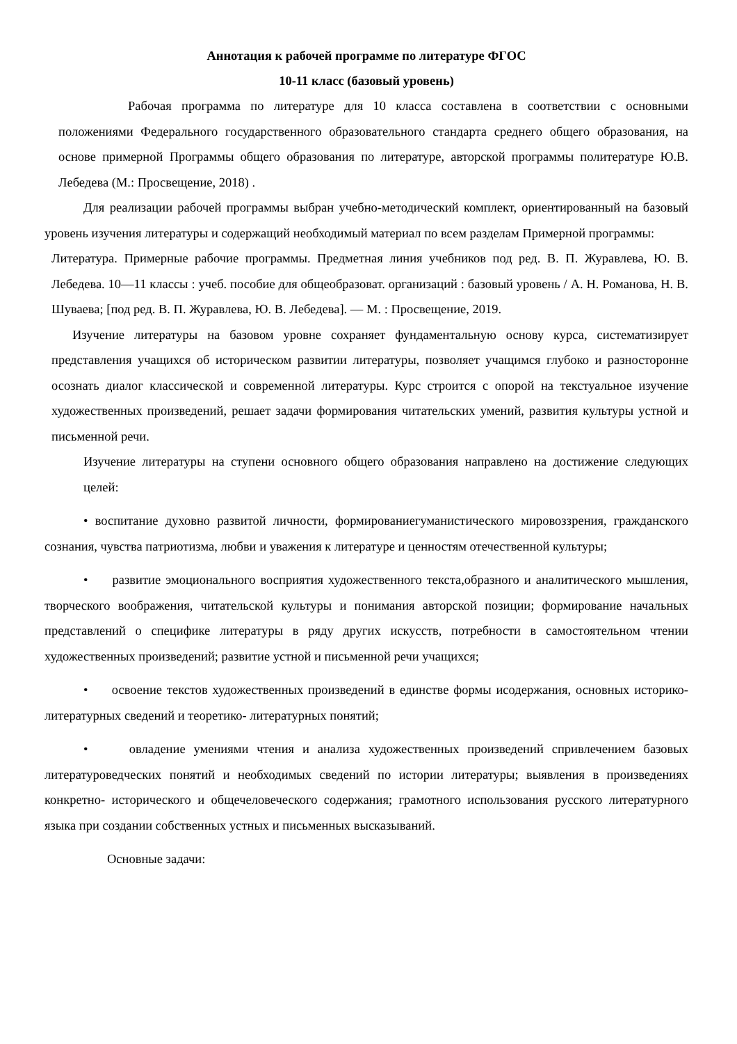Аннотация к рабочей программе по литературе ФГОС
10-11 класс (базовый уровень)
Рабочая программа по литературе для 10 класса составлена в соответствии с основными положениями Федерального государственного образовательного стандарта среднего общего образования, на основе примерной Программы общего образования по литературе, авторской программы политературе Ю.В. Лебедева (М.: Просвещение, 2018) .
Для реализации рабочей программы выбран учебно-методический комплект, ориентированный на базовый уровень изучения литературы и содержащий необходимый материал по всем разделам Примерной программы:
Литература. Примерные рабочие программы. Предметная линия учебников под ред. В. П. Журавлева, Ю. В. Лебедева. 10—11 классы : учеб. пособие для общеобразоват. организаций : базовый уровень / А. Н. Романова, Н. В. Шуваева; [под ред. В. П. Журавлева, Ю. В. Лебедева]. — М. : Просвещение, 2019.
Изучение литературы на базовом уровне сохраняет фундаментальную основу курса, систематизирует представления учащихся об историческом развитии литературы, позволяет учащимся глубоко и разносторонне осознать диалог классической и современной литературы. Курс строится с опорой на текстуальное изучение художественных произведений, решает задачи формирования читательских умений, развития культуры устной и письменной речи.
Изучение литературы на ступени основного общего образования направлено на достижение следующих целей:
• воспитание духовно развитой личности, формированиегуманистического мировоззрения, гражданского сознания, чувства патриотизма, любви и уважения к литературе и ценностям отечественной культуры;
• развитие эмоционального восприятия художественного текста,образного и аналитического мышления, творческого воображения, читательской культуры и понимания авторской позиции; формирование начальных представлений о специфике литературы в ряду других искусств, потребности в самостоятельном чтении художественных произведений; развитие устной и письменной речи учащихся;
• освоение текстов художественных произведений в единстве формы исодержания, основных историко-литературных сведений и теоретико- литературных понятий;
• овладение умениями чтения и анализа художественных произведений спривлечением базовых литературоведческих понятий и необходимых сведений по истории литературы; выявления в произведениях конкретно- исторического и общечеловеческого содержания; грамотного использования русского литературного языка при создании собственных устных и письменных высказываний.
Основные задачи: